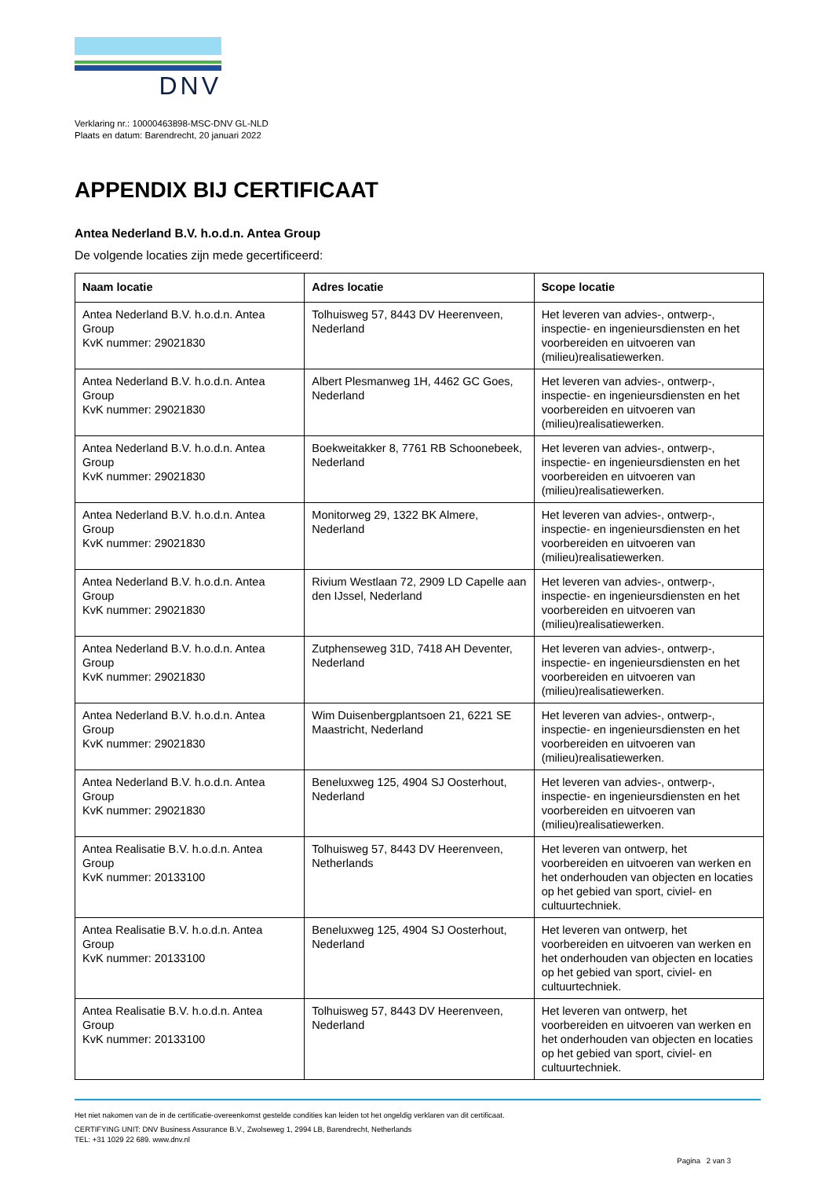DNV
Verklaring nr.: 10000463898-MSC-DNV GL-NLD
Plaats en datum: Barendrecht, 20 januari 2022
APPENDIX BIJ CERTIFICAAT
Antea Nederland B.V. h.o.d.n. Antea Group
De volgende locaties zijn mede gecertificeerd:
| Naam locatie | Adres locatie | Scope locatie |
| --- | --- | --- |
| Antea Nederland B.V. h.o.d.n. Antea Group KvK nummer: 29021830 | Tolhuisweg 57, 8443 DV Heerenveen, Nederland | Het leveren van advies-, ontwerp-, inspectie- en ingenieursdiensten en het voorbereiden en uitvoeren van (milieu)realisatiewerken. |
| Antea Nederland B.V. h.o.d.n. Antea Group KvK nummer: 29021830 | Albert Plesmanweg 1H, 4462 GC Goes, Nederland | Het leveren van advies-, ontwerp-, inspectie- en ingenieursdiensten en het voorbereiden en uitvoeren van (milieu)realisatiewerken. |
| Antea Nederland B.V. h.o.d.n. Antea Group KvK nummer: 29021830 | Boekweitakker 8, 7761 RB Schoonebeek, Nederland | Het leveren van advies-, ontwerp-, inspectie- en ingenieursdiensten en het voorbereiden en uitvoeren van (milieu)realisatiewerken. |
| Antea Nederland B.V. h.o.d.n. Antea Group KvK nummer: 29021830 | Monitorweg 29, 1322 BK Almere, Nederland | Het leveren van advies-, ontwerp-, inspectie- en ingenieursdiensten en het voorbereiden en uitvoeren van (milieu)realisatiewerken. |
| Antea Nederland B.V. h.o.d.n. Antea Group KvK nummer: 29021830 | Rivium Westlaan 72, 2909 LD Capelle aan den IJssel, Nederland | Het leveren van advies-, ontwerp-, inspectie- en ingenieursdiensten en het voorbereiden en uitvoeren van (milieu)realisatiewerken. |
| Antea Nederland B.V. h.o.d.n. Antea Group KvK nummer: 29021830 | Zutphenseweg 31D, 7418 AH Deventer, Nederland | Het leveren van advies-, ontwerp-, inspectie- en ingenieursdiensten en het voorbereiden en uitvoeren van (milieu)realisatiewerken. |
| Antea Nederland B.V. h.o.d.n. Antea Group KvK nummer: 29021830 | Wim Duisenbergplantsoen 21, 6221 SE Maastricht, Nederland | Het leveren van advies-, ontwerp-, inspectie- en ingenieursdiensten en het voorbereiden en uitvoeren van (milieu)realisatiewerken. |
| Antea Nederland B.V. h.o.d.n. Antea Group KvK nummer: 29021830 | Beneluxweg 125, 4904 SJ Oosterhout, Nederland | Het leveren van advies-, ontwerp-, inspectie- en ingenieursdiensten en het voorbereiden en uitvoeren van (milieu)realisatiewerken. |
| Antea Realisatie B.V. h.o.d.n. Antea Group KvK nummer: 20133100 | Tolhuisweg 57, 8443 DV Heerenveen, Netherlands | Het leveren van ontwerp, het voorbereiden en uitvoeren van werken en het onderhouden van objecten en locaties op het gebied van sport, civiel- en cultuurtechniek. |
| Antea Realisatie B.V. h.o.d.n. Antea Group KvK nummer: 20133100 | Beneluxweg 125, 4904 SJ Oosterhout, Nederland | Het leveren van ontwerp, het voorbereiden en uitvoeren van werken en het onderhouden van objecten en locaties op het gebied van sport, civiel- en cultuurtechniek. |
| Antea Realisatie B.V. h.o.d.n. Antea Group KvK nummer: 20133100 | Tolhuisweg 57, 8443 DV Heerenveen, Nederland | Het leveren van ontwerp, het voorbereiden en uitvoeren van werken en het onderhouden van objecten en locaties op het gebied van sport, civiel- en cultuurtechniek. |
Het niet nakomen van de in de certificatie-overeenkomst gestelde condities kan leiden tot het ongeldig verklaren van dit certificaat.
CERTIFYING UNIT: DNV Business Assurance B.V., Zwolseweg 1, 2994 LB, Barendrecht, Netherlands
TEL: +31 1029 22 689. www.dnv.nl
Pagina 2 van 3